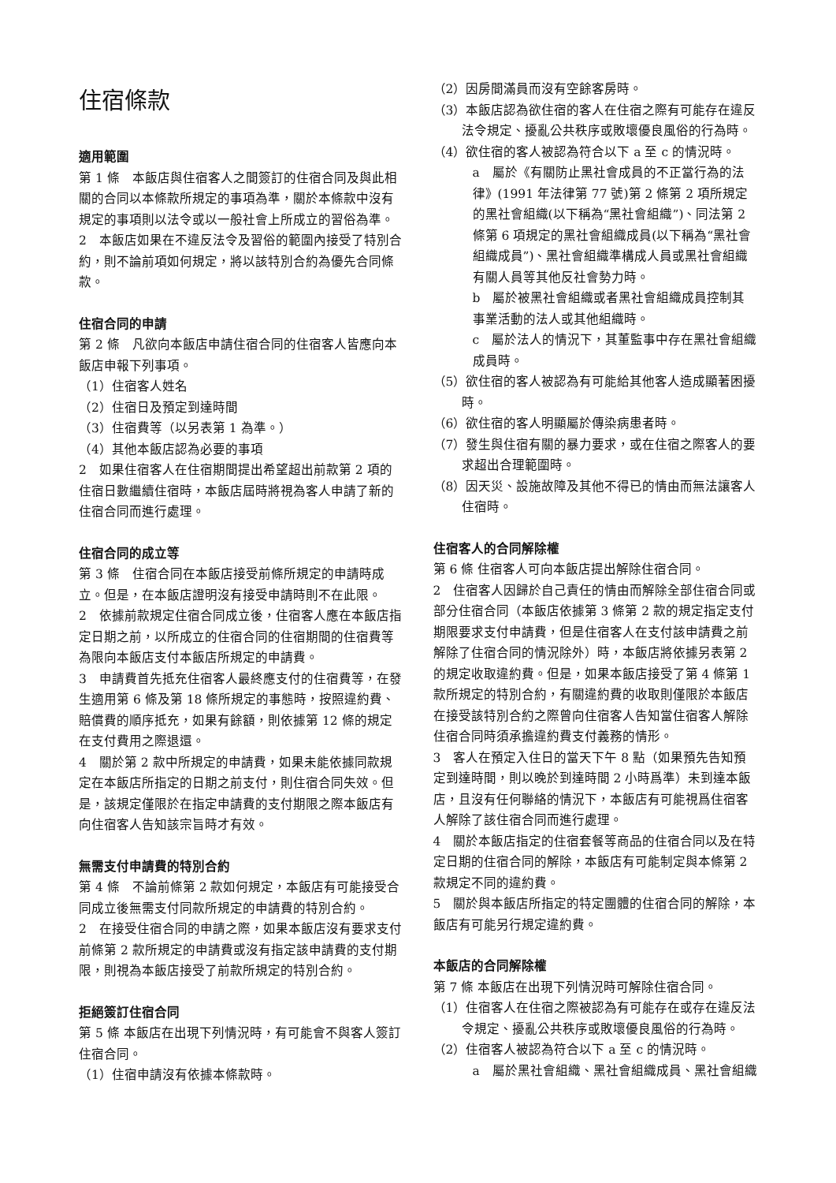住宿條款
適用範圍
第 1 條　本飯店與住宿客人之間簽訂的住宿合同及與此相關的合同以本條款所規定的事項為準，關於本條款中沒有規定的事項則以法令或以一般社會上所成立的習俗為準。
2　本飯店如果在不違反法令及習俗的範圍內接受了特別合約，則不論前項如何規定，將以該特別合約為優先合同條款。
住宿合同的申請
第 2 條　凡欲向本飯店申請住宿合同的住宿客人皆應向本飯店申報下列事項。
（1）住宿客人姓名
（2）住宿日及預定到達時間
（3）住宿費等（以另表第 1 為準。）
（4）其他本飯店認為必要的事項
2　如果住宿客人在住宿期間提出希望超出前款第 2 項的住宿日數繼續住宿時，本飯店屆時將視為客人申請了新的住宿合同而進行處理。
住宿合同的成立等
第 3 條　住宿合同在本飯店接受前條所規定的申請時成立。但是，在本飯店證明沒有接受申請時則不在此限。
2　依據前款規定住宿合同成立後，住宿客人應在本飯店指定日期之前，以所成立的住宿合同的住宿期間的住宿費等為限向本飯店支付本飯店所規定的申請費。
3　申請費首先抵充住宿客人最終應支付的住宿費等，在發生適用第 6 條及第 18 條所規定的事態時，按照違約費、賠償費的順序抵充，如果有餘額，則依據第 12 條的規定在支付費用之際退還。
4　關於第 2 款中所規定的申請費，如果未能依據同款規定在本飯店所指定的日期之前支付，則住宿合同失效。但是，該規定僅限於在指定申請費的支付期限之際本飯店有向住宿客人告知該宗旨時才有效。
無需支付申請費的特別合約
第 4 條　不論前條第 2 款如何規定，本飯店有可能接受合同成立後無需支付同款所規定的申請費的特別合約。
2　在接受住宿合同的申請之際，如果本飯店沒有要求支付前條第 2 款所規定的申請費或沒有指定該申請費的支付期限，則視為本飯店接受了前款所規定的特別合約。
拒絕簽訂住宿合同
第 5 條 本飯店在出現下列情況時，有可能會不與客人簽訂住宿合同。
（1）住宿申請沒有依據本條款時。
（2）因房間滿員而沒有空餘客房時。
（3）本飯店認為欲住宿的客人在住宿之際有可能存在違反法令規定、擾亂公共秩序或敗壞優良風俗的行為時。
（4）欲住宿的客人被認為符合以下 a 至 c 的情況時。
a　屬於《有關防止黑社會成員的不正當行為的法律》(1991 年法律第 77 號)第 2 條第 2 項所規定的黑社會組織(以下稱為“黑社會組織”)、同法第 2 條第 6 項規定的黑社會組織成員(以下稱為“黑社會組織成員”)、黑社會組織準構成人員或黑社會組織有關人員等其他反社會勢力時。
b　屬於被黑社會組織或者黑社會組織成員控制其事業活動的法人或其他組織時。
c　屬於法人的情況下，其董監事中存在黑社會組織成員時。
（5）欲住宿的客人被認為有可能給其他客人造成顯著困擾時。
（6）欲住宿的客人明顯屬於傳染病患者時。
（7）發生與住宿有關的暴力要求，或在住宿之際客人的要求超出合理範圍時。
（8）因天災、設施故障及其他不得已的情由而無法讓客人住宿時。
住宿客人的合同解除權
第 6 條 住宿客人可向本飯店提出解除住宿合同。
2　住宿客人因歸於自己責任的情由而解除全部住宿合同或部分住宿合同（本飯店依據第 3 條第 2 款的規定指定支付期限要求支付申請費，但是住宿客人在支付該申請費之前解除了住宿合同的情況除外）時，本飯店將依據另表第 2 的規定收取違約費。但是，如果本飯店接受了第 4 條第 1 款所規定的特別合約，有關違約費的收取則僅限於本飯店在接受該特別合約之際曾向住宿客人告知當住宿客人解除住宿合同時須承擔違約費支付義務的情形。
3　客人在預定入住日的當天下午 8 點（如果預先告知預定到達時間，則以晚於到達時間 2 小時爲準）未到達本飯店，且沒有任何聯絡的情況下，本飯店有可能視爲住宿客人解除了該住宿合同而進行處理。
4　關於本飯店指定的住宿套餐等商品的住宿合同以及在特定日期的住宿合同的解除，本飯店有可能制定與本條第 2 款規定不同的違約費。
5　關於與本飯店所指定的特定團體的住宿合同的解除，本飯店有可能另行規定違約費。
本飯店的合同解除權
第 7 條 本飯店在出現下列情況時可解除住宿合同。
（1）住宿客人在住宿之際被認為有可能存在或存在違反法令規定、擾亂公共秩序或敗壞優良風俗的行為時。
（2）住宿客人被認為符合以下 a 至 c 的情況時。
a　屬於黑社會組織、黑社會組織成員、黑社會組織